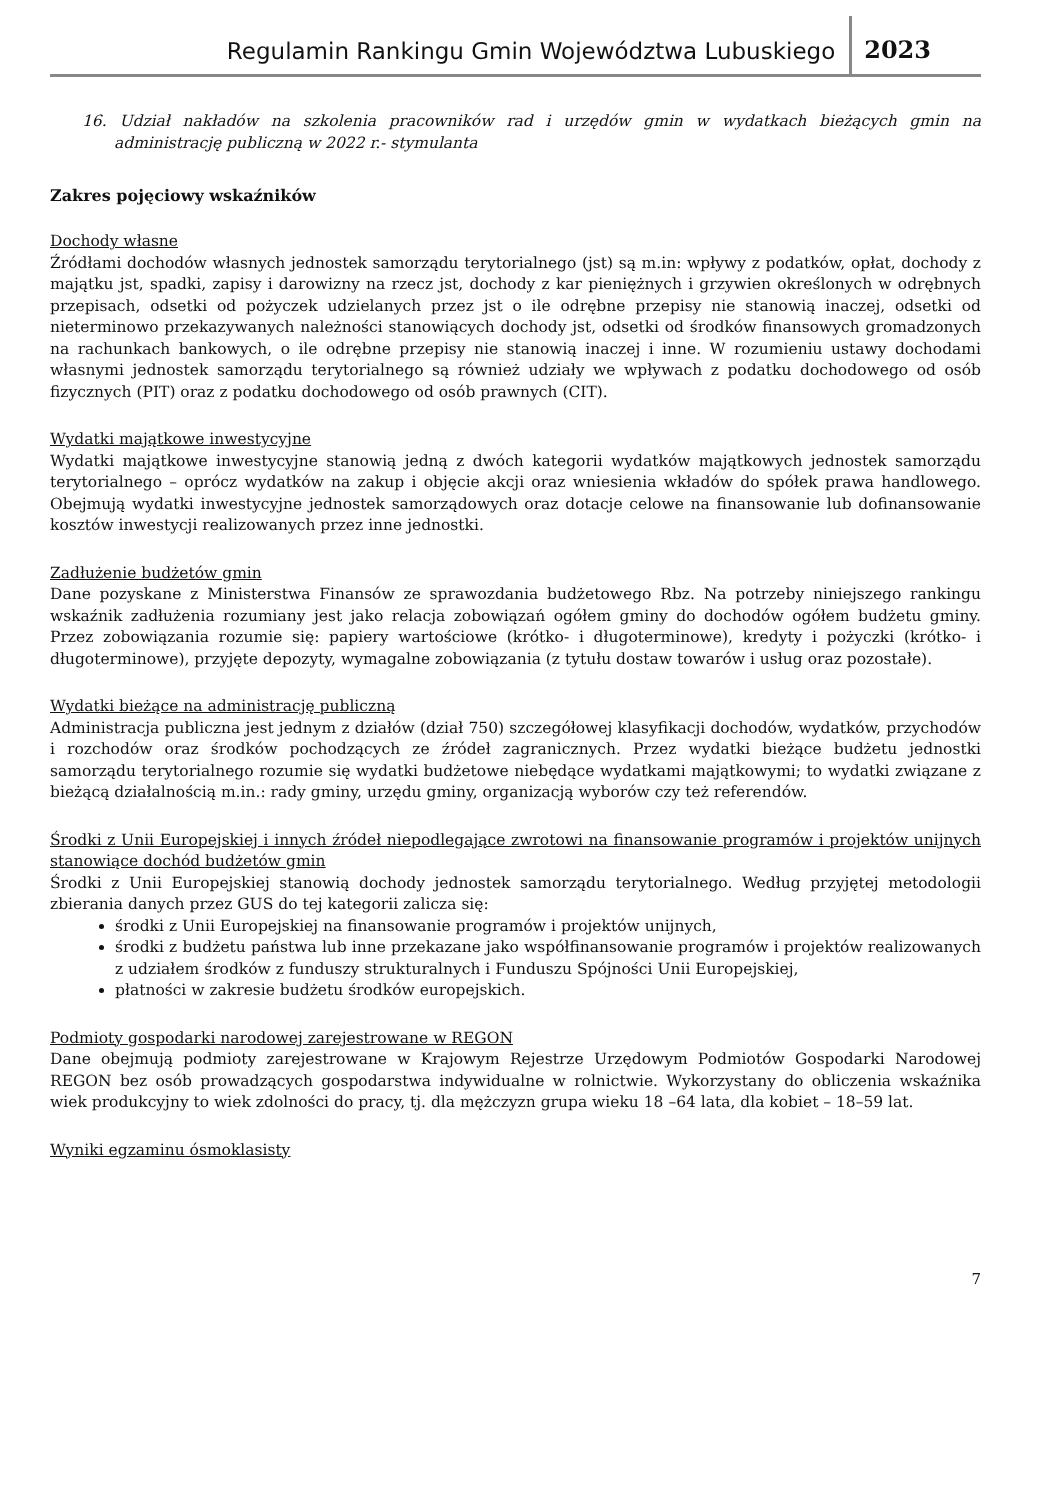Regulamin Rankingu Gmin Województwa Lubuskiego 2023
16. Udział nakładów na szkolenia pracowników rad i urzędów gmin w wydatkach bieżących gmin na administrację publiczną w 2022 r.- stymulanta
Zakres pojęciowy wskaźników
Dochody własne
Źródłami dochodów własnych jednostek samorządu terytorialnego (jst) są m.in: wpływy z podatków, opłat, dochody z majątku jst, spadki, zapisy i darowizny na rzecz jst, dochody z kar pieniężnych i grzywien określonych w odrębnych przepisach, odsetki od pożyczek udzielanych przez jst o ile odrębne przepisy nie stanowią inaczej, odsetki od nieterminowo przekazywanych należności stanowiących dochody jst, odsetki od środków finansowych gromadzonych na rachunkach bankowych, o ile odrębne przepisy nie stanowią inaczej i inne. W rozumieniu ustawy dochodami własnymi jednostek samorządu terytorialnego są również udziały we wpływach z podatku dochodowego od osób fizycznych (PIT) oraz z podatku dochodowego od osób prawnych (CIT).
Wydatki majątkowe inwestycyjne
Wydatki majątkowe inwestycyjne stanowią jedną z dwóch kategorii wydatków majątkowych jednostek samorządu terytorialnego – oprócz wydatków na zakup i objęcie akcji oraz wniesienia wkładów do spółek prawa handlowego. Obejmują wydatki inwestycyjne jednostek samorządowych oraz dotacje celowe na finansowanie lub dofinansowanie kosztów inwestycji realizowanych przez inne jednostki.
Zadłużenie budżetów gmin
Dane pozyskane z Ministerstwa Finansów ze sprawozdania budżetowego Rbz. Na potrzeby niniejszego rankingu wskaźnik zadłużenia rozumiany jest jako relacja zobowiązań ogółem gminy do dochodów ogółem budżetu gminy. Przez zobowiązania rozumie się: papiery wartościowe (krótko- i długoterminowe), kredyty i pożyczki (krótko- i długoterminowe), przyjęte depozyty, wymagalne zobowiązania (z tytułu dostaw towarów i usług oraz pozostałe).
Wydatki bieżące na administrację publiczną
Administracja publiczna jest jednym z działów (dział 750) szczegółowej klasyfikacji dochodów, wydatków, przychodów i rozchodów oraz środków pochodzących ze źródeł zagranicznych. Przez wydatki bieżące budżetu jednostki samorządu terytorialnego rozumie się wydatki budżetowe niebędące wydatkami majątkowymi; to wydatki związane z bieżącą działalnością m.in.: rady gminy, urzędu gminy, organizacją wyborów czy też referendów.
Środki z Unii Europejskiej i innych źródeł niepodlegające zwrotowi na finansowanie programów i projektów unijnych stanowiące dochód budżetów gmin
Środki z Unii Europejskiej stanowią dochody jednostek samorządu terytorialnego. Według przyjętej metodologii zbierania danych przez GUS do tej kategorii zalicza się:
środki z Unii Europejskiej na finansowanie programów i projektów unijnych,
środki z budżetu państwa lub inne przekazane jako współfinansowanie programów i projektów realizowanych z udziałem środków z funduszy strukturalnych i Funduszu Spójności Unii Europejskiej,
płatności w zakresie budżetu środków europejskich.
Podmioty gospodarki narodowej zarejestrowane w REGON
Dane obejmują podmioty zarejestrowane w Krajowym Rejestrze Urzędowym Podmiotów Gospodarki Narodowej REGON bez osób prowadzących gospodarstwa indywidualne w rolnictwie. Wykorzystany do obliczenia wskaźnika wiek produkcyjny to wiek zdolności do pracy, tj. dla mężczyzn grupa wieku 18 –64 lata, dla kobiet – 18–59 lat.
Wyniki egzaminu ósmoklasisty
7